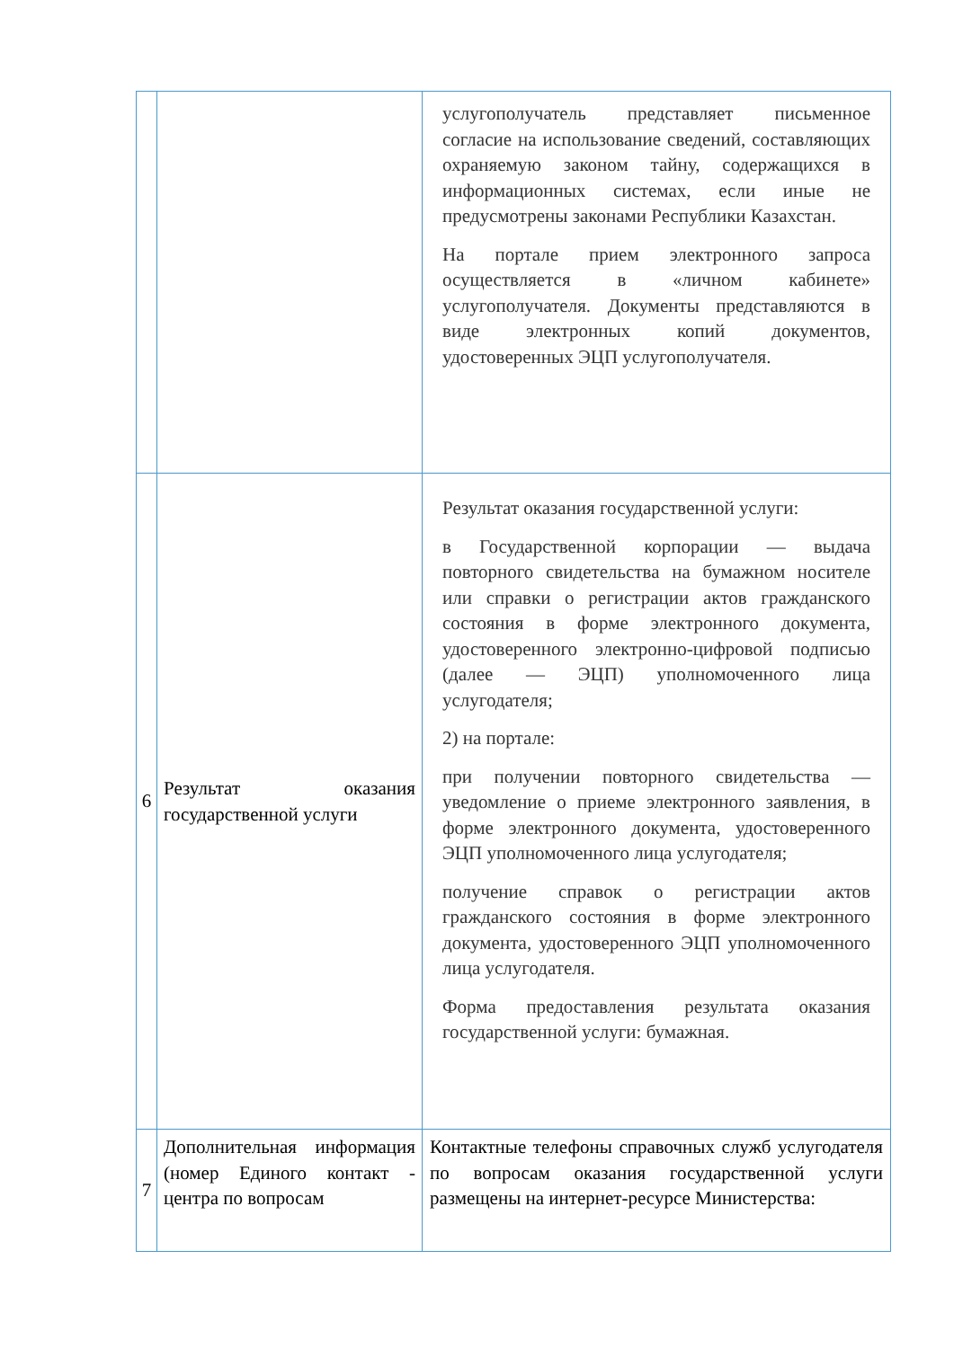| | | услугополучатель представляет письменное согласие на использование сведений, составляющих охраняемую законом тайну, содержащихся в информационных системах, если иные не предусмотрены законами Республики Казахстан. На портале прием электронного запроса осуществляется в «личном кабинете» услугополучателя. Документы представляются в виде электронных копий документов, удостоверенных ЭЦП услугополучателя. |
| 6 | Результат оказания государственной услуги | Результат оказания государственной услуги: в Государственной корпорации — выдача повторного свидетельства на бумажном носителе или справки о регистрации актов гражданского состояния в форме электронного документа, удостоверенного электронно-цифровой подписью (далее — ЭЦП) уполномоченного лица услугодателя; 2) на портале: при получении повторного свидетельства — уведомление о приеме электронного заявления, в форме электронного документа, удостоверенного ЭЦП уполномоченного лица услугодателя; получение справок о регистрации актов гражданского состояния в форме электронного документа, удостоверенного ЭЦП уполномоченного лица услугодателя. Форма предоставления результата оказания государственной услуги: бумажная. |
| 7 | Дополнительная информация (номер Единого контакт - центра по вопросам | Контактные телефоны справочных служб услугодателя по вопросам оказания государственной услуги размещены на интернет-ресурсе Министерства: |